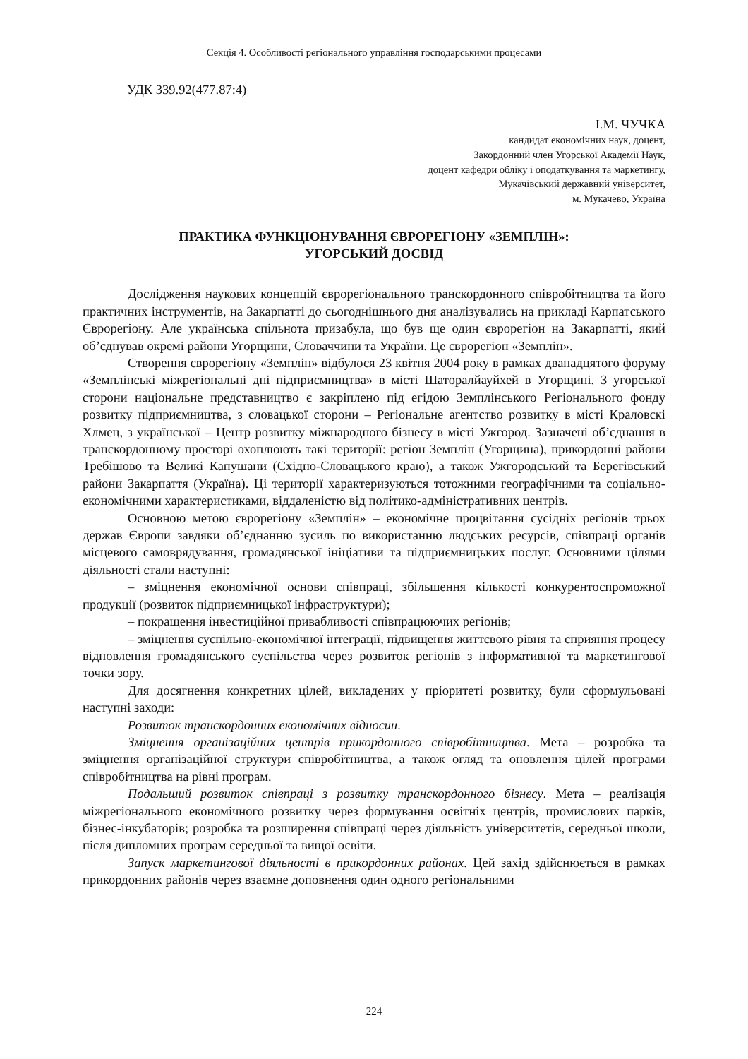Секція 4. Особливості регіонального управління господарськими процесами
УДК 339.92(477.87:4)
І.М. ЧУЧКА
кандидат економічних наук, доцент,
Закордонний член Угорської Академії Наук,
доцент кафедри обліку і оподаткування та маркетингу,
Мукачівський державний університет,
м. Мукачево, Україна
ПРАКТИКА ФУНКЦІОНУВАННЯ ЄВРОРЕГІОНУ «ЗЕМПЛІН»:
УГОРСЬКИЙ ДОСВІД
Дослідження наукових концепцій єврорегіонального транскордонного співробітництва та його практичних інструментів, на Закарпатті до сьогоднішнього дня аналізувались на прикладі Карпатського Єврорегіону. Але українська спільнота призабула, що був ще один єврорегіон на Закарпатті, який об’єднував окремі райони Угорщини, Словаччини та України. Це єврорегіон «Земплін».
Створення єврорегіону «Земплін» відбулося 23 квітня 2004 року в рамках дванадцятого форуму «Земплінські міжрегіональні дні підприємництва» в місті Шаторалйауйхей в Угорщині. З угорської сторони національне представництво є закріплено під егідою Земплінського Регіонального фонду розвитку підприємництва, з словацької сторони – Регіональне агентство розвитку в місті Краловскі Хлмец, з української – Центр розвитку міжнародного бізнесу в місті Ужгород. Зазначені об’єднання в транскордонному просторі охоплюють такі території: регіон Земплін (Угорщина), прикордонні райони Требішово та Великі Капушани (Східно-Словацького краю), а також Ужгородський та Берегівський райони Закарпаття (Україна). Ці території характеризуються тотожними географічними та соціально-економічними характеристиками, віддаленістю від політико-адміністративних центрів.
Основною метою єврорегіону «Земплін» – економічне процвітання сусідніх регіонів трьох держав Європи завдяки об’єднанню зусиль по використанню людських ресурсів, співпраці органів місцевого самоврядування, громадянської ініціативи та підприємницьких послуг. Основними цілями діяльності стали наступні:
– зміцнення економічної основи співпраці, збільшення кількості конкурентоспроможної продукції (розвиток підприємницької інфраструктури);
– покращення інвестиційної привабливості співпрацюючих регіонів;
– зміцнення суспільно-економічної інтеграції, підвищення життєвого рівня та сприяння процесу відновлення громадянського суспільства через розвиток регіонів з інформативної та маркетингової точки зору.
Для досягнення конкретних цілей, викладених у пріоритеті розвитку, були сформульовані наступні заходи:
Розвиток транскордонних економічних відносин.
Зміцнення організаційних центрів прикордонного співробітництва. Мета – розробка та зміцнення організаційної структури співробітництва, а також огляд та оновлення цілей програми співробітництва на рівні програм.
Подальший розвиток співпраці з розвитку транскордонного бізнесу. Мета – реалізація міжрегіонального економічного розвитку через формування освітніх центрів, промислових парків, бізнес-інкубаторів; розробка та розширення співпраці через діяльність університетів, середньої школи, після дипломних програм середньої та вищої освіти.
Запуск маркетингової діяльності в прикордонних районах. Цей захід здійснюється в рамках прикордонних районів через взаємне доповнення один одного регіональними
224